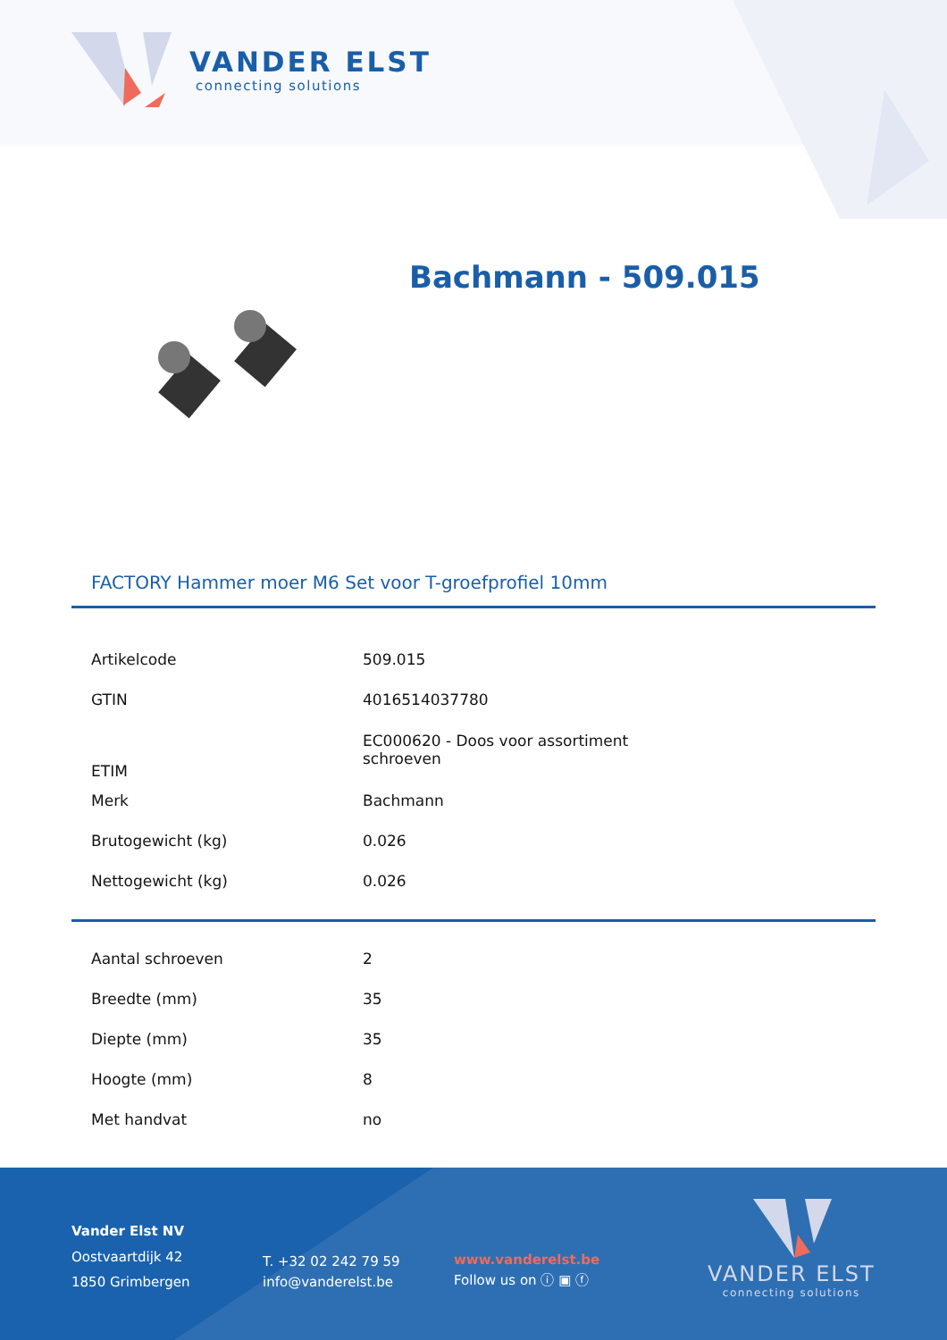VANDER ELST
connecting solutions
Bachmann - 509.015
FACTORY Hammer moer M6 Set voor T-groefprofiel 10mm
| Artikelcode | 509.015 |
| GTIN | 4016514037780 |
| ETIM | EC000620 - Doos voor assortiment schroeven |
| Merk | Bachmann |
| Brutogewicht (kg) | 0.026 |
| Nettogewicht (kg) | 0.026 |
| Aantal schroeven | 2 |
| Breedte (mm) | 35 |
| Diepte (mm) | 35 |
| Hoogte (mm) | 8 |
| Met handvat | no |
Vander Elst NV
Oostvaartdijk 42
1850 Grimbergen
T. +32 02 242 79 59
info@vanderelst.be
www.vanderelst.be
Follow us on ⓘ ▣ ⓕ
VANDER ELST
connecting solutions